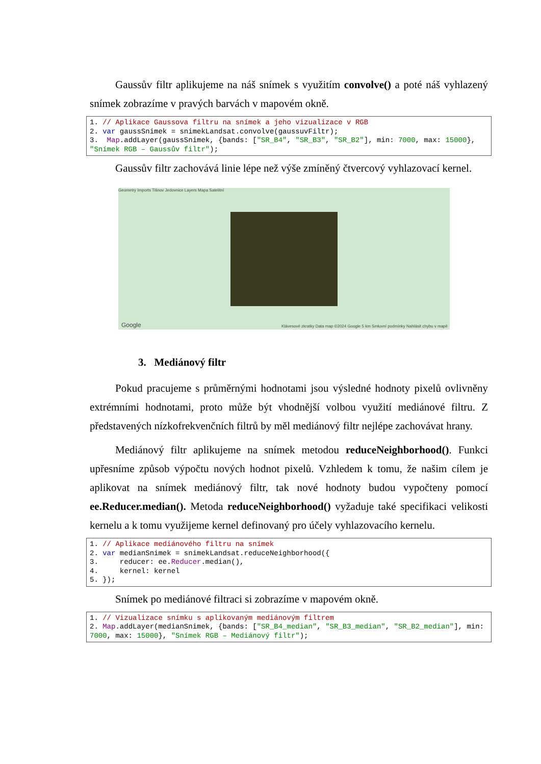Gaussův filtr aplikujeme na náš snímek s využitím convolve() a poté náš vyhlazený snímek zobrazíme v pravých barvách v mapovém okně.
1. // Aplikace Gaussova filtru na snímek a jeho vizualizace v RGB
2. var gaussSnimek = snimekLandsat.convolve(gaussuvFiltr);
3.  Map.addLayer(gaussSnimek, {bands: ["SR_B4", "SR_B3", "SR_B2"], min: 7000, max: 15000}, "Snímek RGB – Gaussův filtr");
Gaussův filtr zachovává linie lépe než výše zmíněný čtvercový vyhlazovací kernel.
Geometry Imports Tišnov Jedovnice Layers Mapa Satelitní
Klávesové zkratky Data map ©2024 Google 5 km Smluvní podmínky Nahlásit chybu v mapě
Google
3. Mediánový filtr
Pokud pracujeme s průměrnými hodnotami jsou výsledné hodnoty pixelů ovlivněny extrémními hodnotami, proto může být vhodnější volbou využití mediánové filtru. Z představených nízkofrekvenčních filtrů by měl mediánový filtr nejlépe zachovávat hrany.
Mediánový filtr aplikujeme na snímek metodou reduceNeighborhood(). Funkci upřesníme způsob výpočtu nových hodnot pixelů. Vzhledem k tomu, že našim cílem je aplikovat na snímek mediánový filtr, tak nové hodnoty budou vypočteny pomocí ee.Reducer.median(). Metoda reduceNeighborhood() vyžaduje také specifikaci velikosti kernelu a k tomu využijeme kernel definovaný pro účely vyhlazovacího kernelu.
1. // Aplikace mediánového filtru na snímek
2. var medianSnimek = snimekLandsat.reduceNeighborhood({
3.     reducer: ee.Reducer.median(),
4.     kernel: kernel
5. });
Snímek po mediánové filtraci si zobrazíme v mapovém okně.
1. // Vizualizace snímku s aplikovaným mediánovým filtrem
2. Map.addLayer(medianSnimek, {bands: ["SR_B4_median", "SR_B3_median", "SR_B2_median"], min: 7000, max: 15000}, "Snímek RGB – Mediánový filtr");